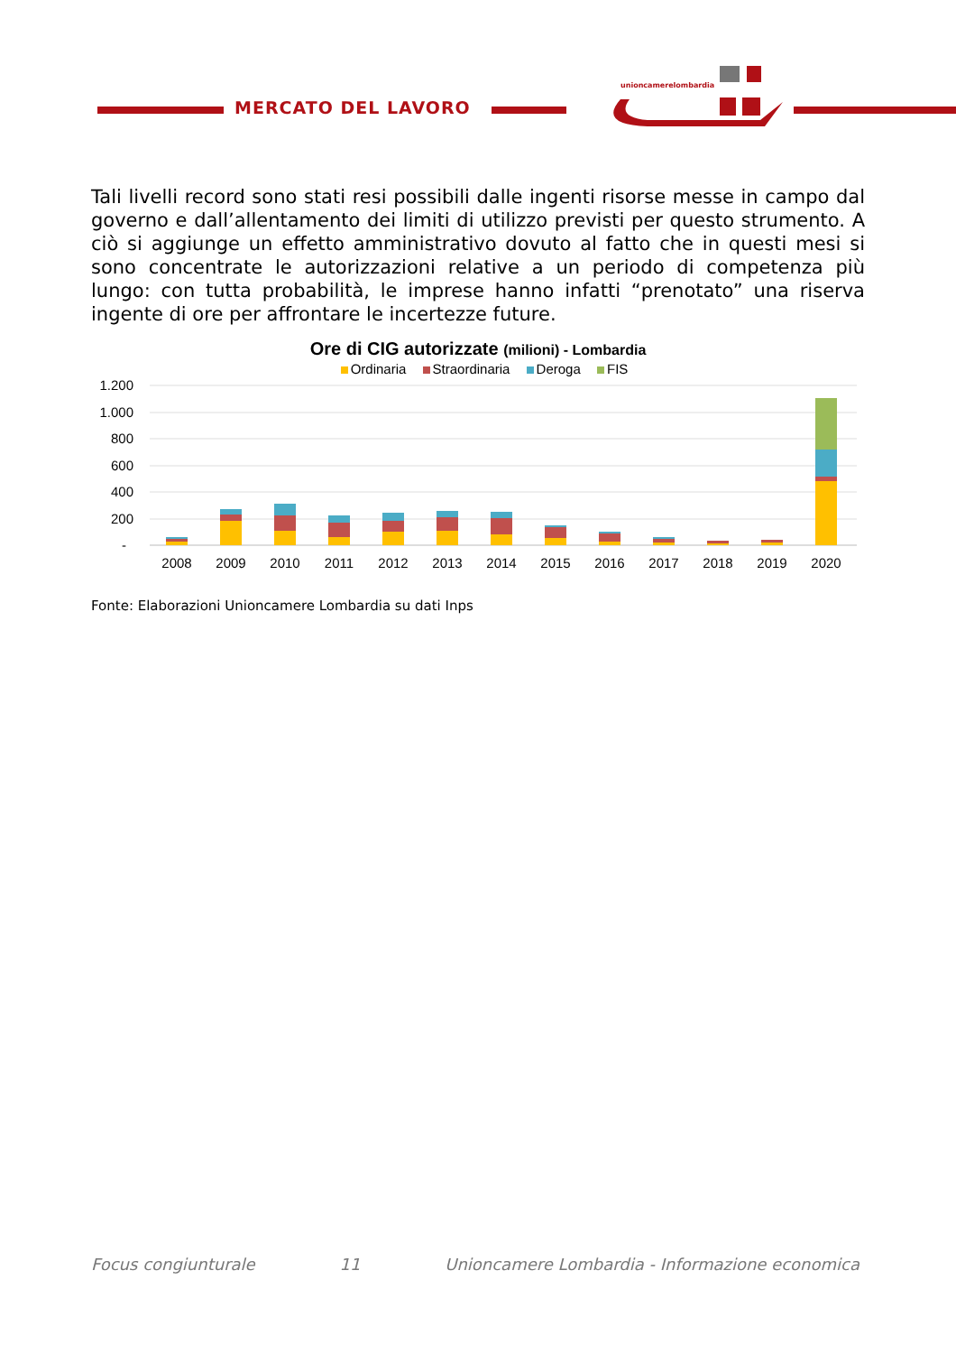MERCATO DEL LAVORO
unioncamerelombardia
Tali livelli record sono stati resi possibili dalle ingenti risorse messe in campo dal governo e dall’allentamento dei limiti di utilizzo previsti per questo strumento. A ciò si aggiunge un effetto amministrativo dovuto al fatto che in questi mesi si sono concentrate le autorizzazioni relative a un periodo di competenza più lungo: con tutta probabilità, le imprese hanno infatti “prenotato” una riserva ingente di ore per affrontare le incertezze future.
Ore di CIG autorizzate (milioni) - Lombardia
Ordinaria Straordinaria Deroga FIS
1.200
1.000
800
600
400
200
-
2008
2009
2010
2011
2012
2013
2014
2015
2016
2017
2018
2019
2020
Fonte: Elaborazioni Unioncamere Lombardia su dati Inps
Focus congiunturale 11 Unioncamere Lombardia - Informazione economica